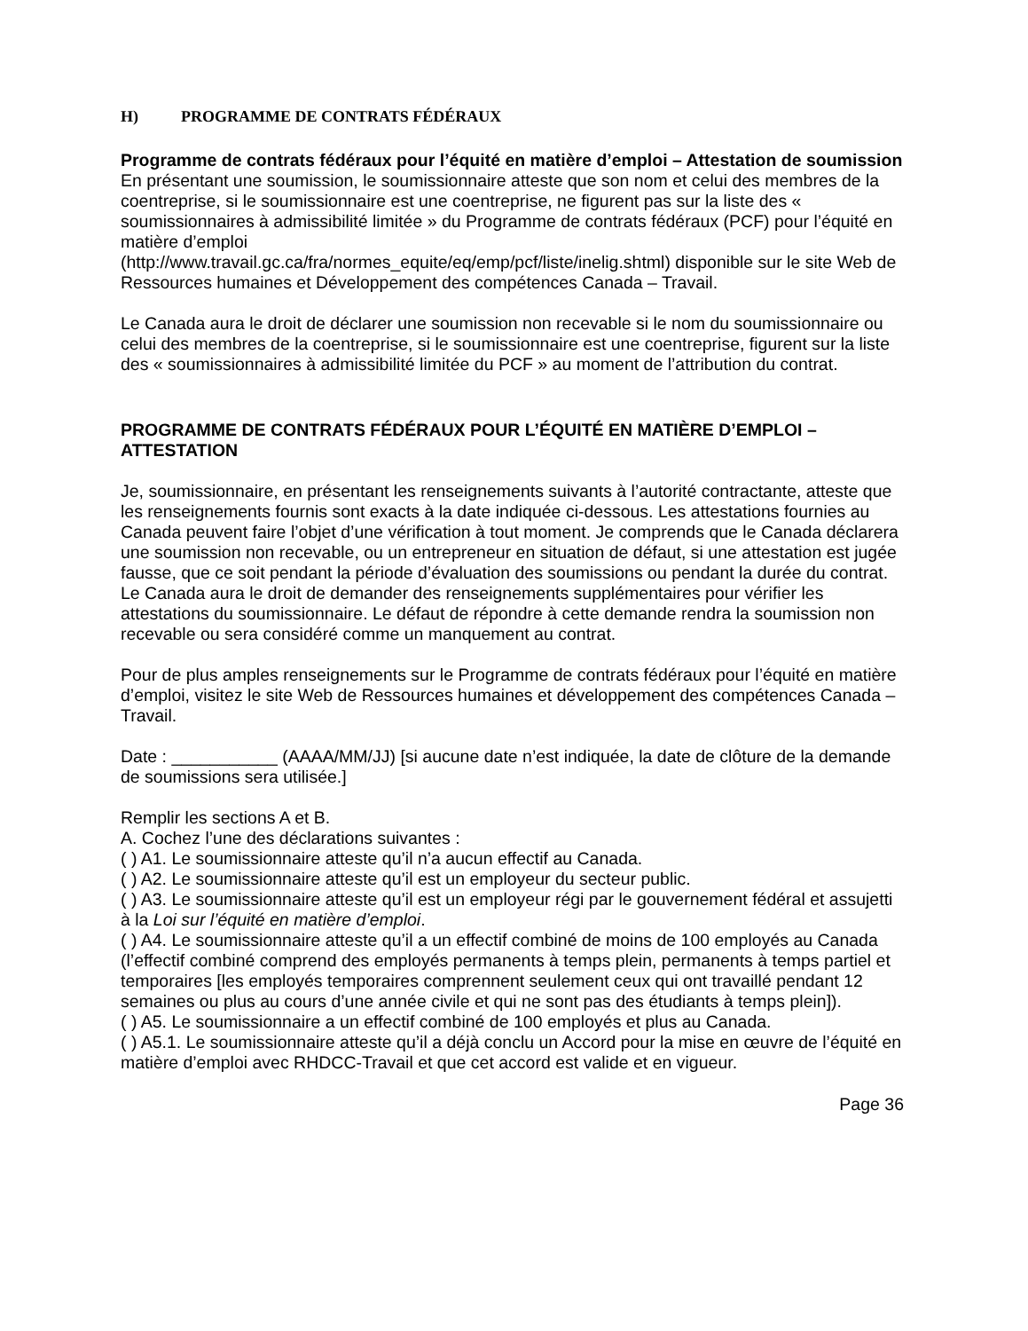H) PROGRAMME DE CONTRATS FÉDÉRAUX
Programme de contrats fédéraux pour l’équité en matière d’emploi – Attestation de soumission
En présentant une soumission, le soumissionnaire atteste que son nom et celui des membres de la coentreprise, si le soumissionnaire est une coentreprise, ne figurent pas sur la liste des « soumissionnaires à admissibilité limitée » du Programme de contrats fédéraux (PCF) pour l’équité en matière d’emploi
(http://www.travail.gc.ca/fra/normes_equite/eq/emp/pcf/liste/inelig.shtml) disponible sur le site Web de Ressources humaines et Développement des compétences Canada – Travail.
Le Canada aura le droit de déclarer une soumission non recevable si le nom du soumissionnaire ou celui des membres de la coentreprise, si le soumissionnaire est une coentreprise, figurent sur la liste des « soumissionnaires à admissibilité limitée du PCF » au moment de l’attribution du contrat.
PROGRAMME DE CONTRATS FÉDÉRAUX POUR L’ÉQUITÉ EN MATIÈRE D’EMPLOI – ATTESTATION
Je, soumissionnaire, en présentant les renseignements suivants à l’autorité contractante, atteste que les renseignements fournis sont exacts à la date indiquée ci-dessous. Les attestations fournies au Canada peuvent faire l’objet d’une vérification à tout moment. Je comprends que le Canada déclarera une soumission non recevable, ou un entrepreneur en situation de défaut, si une attestation est jugée fausse, que ce soit pendant la période d’évaluation des soumissions ou pendant la durée du contrat. Le Canada aura le droit de demander des renseignements supplémentaires pour vérifier les attestations du soumissionnaire. Le défaut de répondre à cette demande rendra la soumission non recevable ou sera considéré comme un manquement au contrat.
Pour de plus amples renseignements sur le Programme de contrats fédéraux pour l’équité en matière d’emploi, visitez le site Web de Ressources humaines et développement des compétences Canada – Travail.
Date : ___________ (AAAA/MM/JJ) [si aucune date n’est indiquée, la date de clôture de la demande de soumissions sera utilisée.]
Remplir les sections A et B.
A. Cochez l’une des déclarations suivantes :
( ) A1. Le soumissionnaire atteste qu’il n’a aucun effectif au Canada.
( ) A2. Le soumissionnaire atteste qu’il est un employeur du secteur public.
( ) A3. Le soumissionnaire atteste qu’il est un employeur régi par le gouvernement fédéral et assujetti à la Loi sur l’équité en matière d’emploi.
( ) A4. Le soumissionnaire atteste qu’il a un effectif combiné de moins de 100 employés au Canada (l’effectif combiné comprend des employés permanents à temps plein, permanents à temps partiel et temporaires [les employés temporaires comprennent seulement ceux qui ont travaillé pendant 12 semaines ou plus au cours d’une année civile et qui ne sont pas des étudiants à temps plein]).
( ) A5. Le soumissionnaire a un effectif combiné de 100 employés et plus au Canada.
( ) A5.1. Le soumissionnaire atteste qu’il a déjà conclu un Accord pour la mise en œuvre de l’équité en matière d’emploi avec RHDCC-Travail et que cet accord est valide et en vigueur.
Page 36